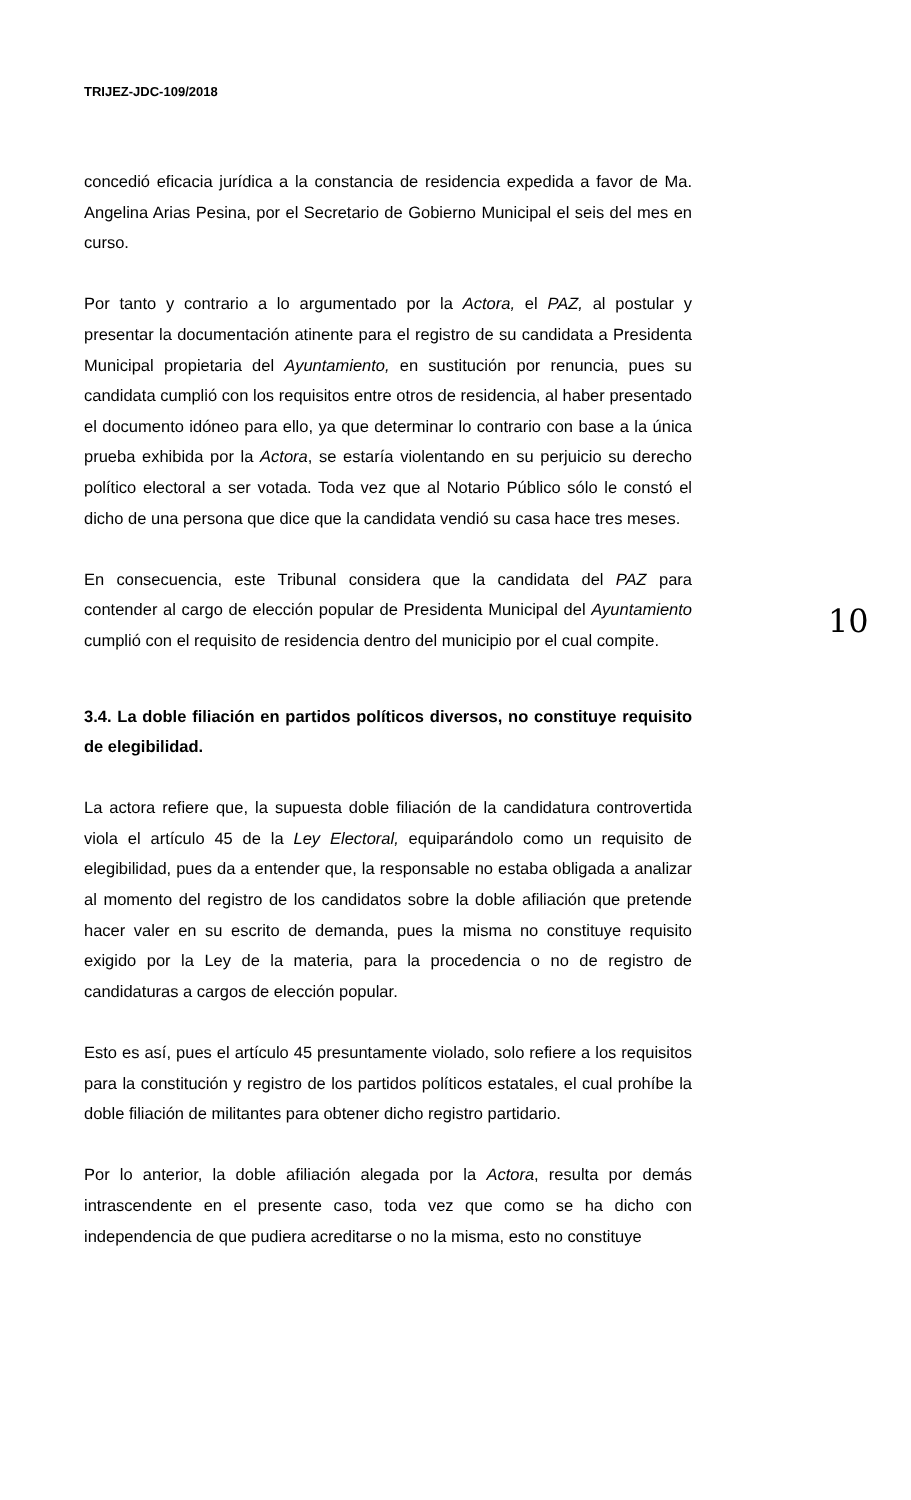TRIJEZ-JDC-109/2018
concedió eficacia jurídica a la constancia de residencia expedida a favor de Ma. Angelina Arias Pesina, por el Secretario de Gobierno Municipal el seis del mes en curso.
Por tanto y contrario a lo argumentado por la Actora, el PAZ, al postular y presentar la documentación atinente para el registro de su candidata a Presidenta Municipal propietaria del Ayuntamiento, en sustitución por renuncia, pues su candidata cumplió con los requisitos entre otros de residencia, al haber presentado el documento idóneo para ello, ya que determinar lo contrario con base a la única prueba exhibida por la Actora, se estaría violentando en su perjuicio su derecho político electoral a ser votada. Toda vez que al Notario Público sólo le constó el dicho de una persona que dice que la candidata vendió su casa hace tres meses.
En consecuencia, este Tribunal considera que la candidata del PAZ para contender al cargo de elección popular de Presidenta Municipal del Ayuntamiento cumplió con el requisito de residencia dentro del municipio por el cual compite.
3.4. La doble filiación en partidos políticos diversos, no constituye requisito de elegibilidad.
La actora refiere que, la supuesta doble filiación de la candidatura controvertida viola el artículo 45 de la Ley Electoral, equiparándolo como un requisito de elegibilidad, pues da a entender que, la responsable no estaba obligada a analizar al momento del registro de los candidatos sobre la doble afiliación que pretende hacer valer en su escrito de demanda, pues la misma no constituye requisito exigido por la Ley de la materia, para la procedencia o no de registro de candidaturas a cargos de elección popular.
Esto es así, pues el artículo 45 presuntamente violado, solo refiere a los requisitos para la constitución y registro de los partidos políticos estatales, el cual prohíbe la doble filiación de militantes para obtener dicho registro partidario.
Por lo anterior, la doble afiliación alegada por la Actora, resulta por demás intrascendente en el presente caso, toda vez que como se ha dicho con independencia de que pudiera acreditarse o no la misma, esto no constituye
10